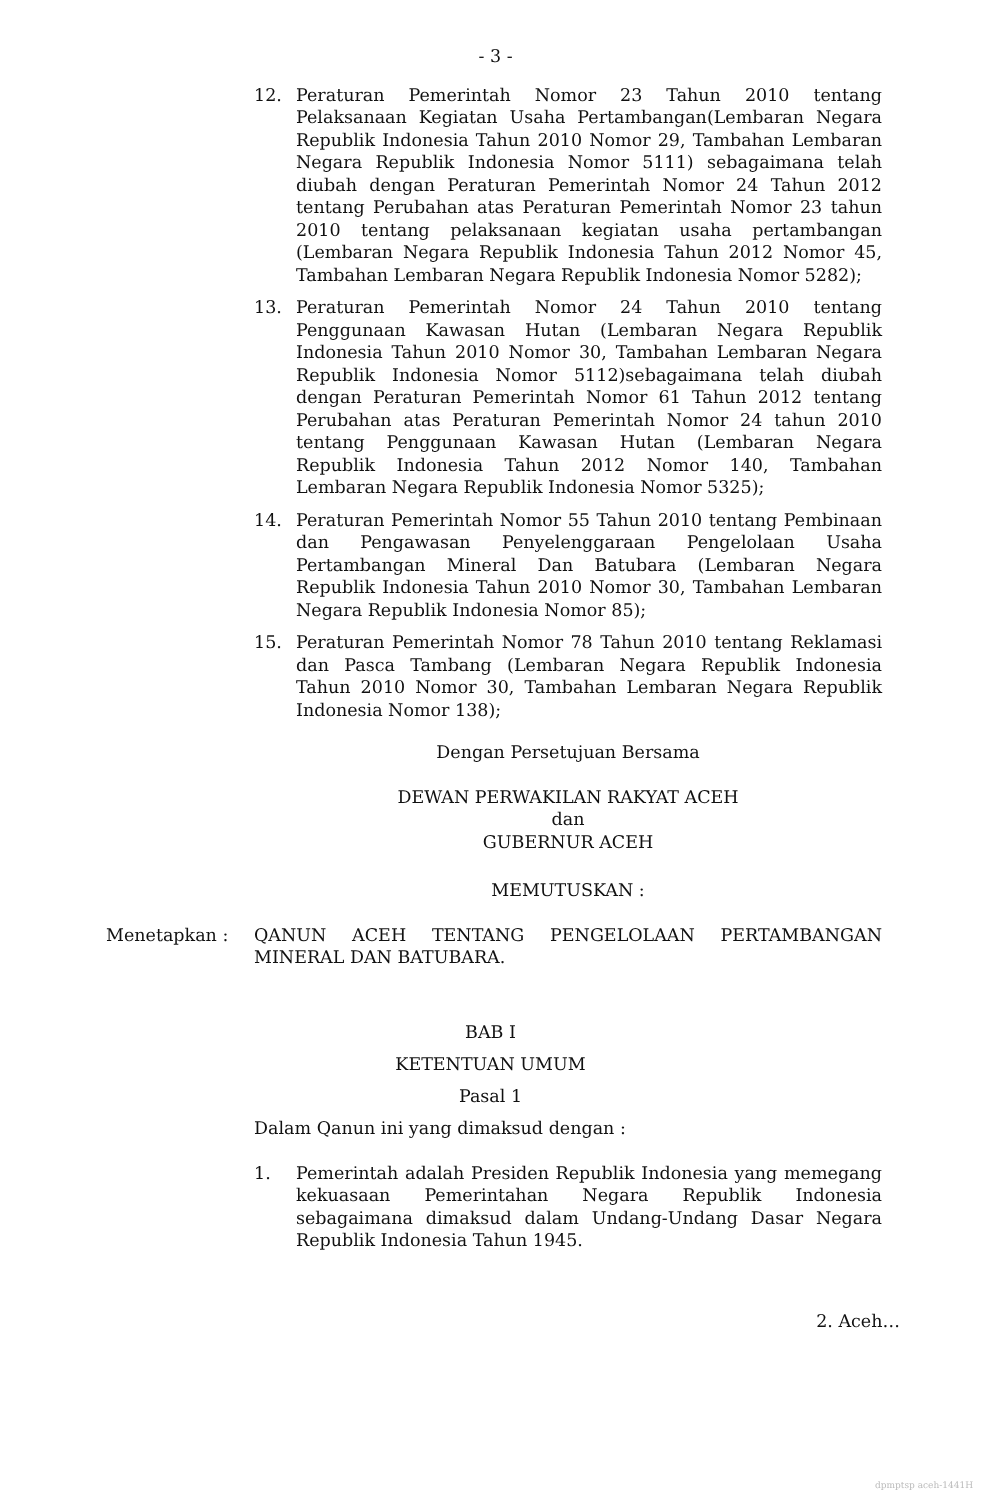- 3 -
12. Peraturan Pemerintah Nomor 23 Tahun 2010 tentang Pelaksanaan Kegiatan Usaha Pertambangan(Lembaran Negara Republik Indonesia Tahun 2010 Nomor 29, Tambahan Lembaran Negara Republik Indonesia Nomor 5111) sebagaimana telah diubah dengan Peraturan Pemerintah Nomor 24 Tahun 2012 tentang Perubahan atas Peraturan Pemerintah Nomor 23 tahun 2010 tentang pelaksanaan kegiatan usaha pertambangan (Lembaran Negara Republik Indonesia Tahun 2012 Nomor 45, Tambahan Lembaran Negara Republik Indonesia Nomor 5282);
13. Peraturan Pemerintah Nomor 24 Tahun 2010 tentang Penggunaan Kawasan Hutan (Lembaran Negara Republik Indonesia Tahun 2010 Nomor 30, Tambahan Lembaran Negara Republik Indonesia Nomor 5112)sebagaimana telah diubah dengan Peraturan Pemerintah Nomor 61 Tahun 2012 tentang Perubahan atas Peraturan Pemerintah Nomor 24 tahun 2010 tentang Penggunaan Kawasan Hutan (Lembaran Negara Republik Indonesia Tahun 2012 Nomor 140, Tambahan Lembaran Negara Republik Indonesia Nomor 5325);
14. Peraturan Pemerintah Nomor 55 Tahun 2010 tentang Pembinaan dan Pengawasan Penyelenggaraan Pengelolaan Usaha Pertambangan Mineral Dan Batubara (Lembaran Negara Republik Indonesia Tahun 2010 Nomor 30, Tambahan Lembaran Negara Republik Indonesia Nomor 85);
15. Peraturan Pemerintah Nomor 78 Tahun 2010 tentang Reklamasi dan Pasca Tambang (Lembaran Negara Republik Indonesia Tahun 2010 Nomor 30, Tambahan Lembaran Negara Republik Indonesia Nomor 138);
Dengan Persetujuan Bersama
DEWAN PERWAKILAN RAKYAT ACEH
dan
GUBERNUR ACEH
MEMUTUSKAN :
Menetapkan : QANUN ACEH TENTANG PENGELOLAAN PERTAMBANGAN MINERAL DAN BATUBARA.
BAB I
KETENTUAN UMUM
Pasal 1
Dalam Qanun ini yang dimaksud dengan :
1. Pemerintah adalah Presiden Republik Indonesia yang memegang kekuasaan Pemerintahan Negara Republik Indonesia sebagaimana dimaksud dalam Undang-Undang Dasar Negara Republik Indonesia Tahun 1945.
2. Aceh…
dpmptsp aceh-1441H